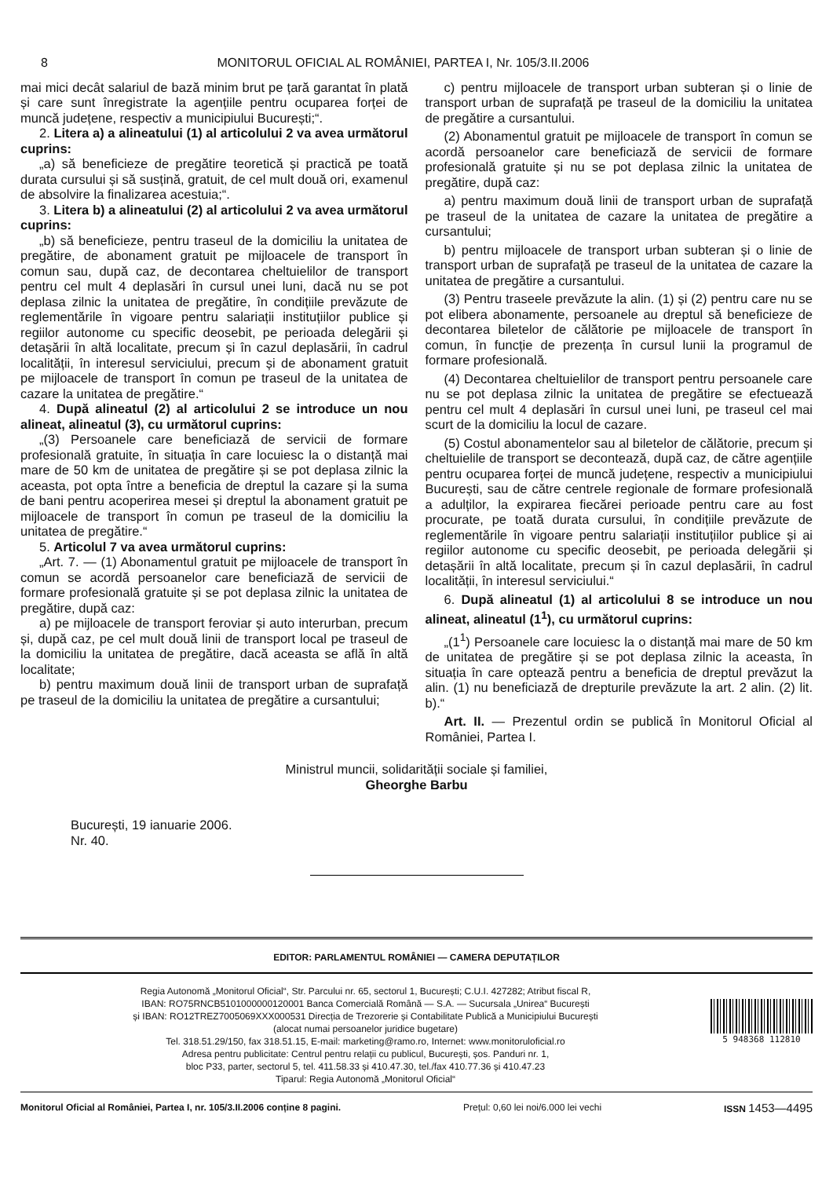8 MONITORUL OFICIAL AL ROMÂNIEI, PARTEA I, Nr. 105/3.II.2006
mai mici decât salariul de bază minim brut pe țară garantat în plată și care sunt înregistrate la agențiile pentru ocuparea forței de muncă județene, respectiv a municipiului București;“.
2. Litera a) a alineatului (1) al articolului 2 va avea următorul cuprins:
„a) să beneficieze de pregătire teoretică și practică pe toată durata cursului și să susțină, gratuit, de cel mult două ori, examenul de absolvire la finalizarea acestuia;“.
3. Litera b) a alineatului (2) al articolului 2 va avea următorul cuprins:
„b) să beneficieze, pentru traseul de la domiciliu la unitatea de pregătire, de abonament gratuit pe mijloacele de transport în comun sau, după caz, de decontarea cheltuielilor de transport pentru cel mult 4 deplasări în cursul unei luni, dacă nu se pot deplasa zilnic la unitatea de pregătire, în condițiile prevăzute de reglementările în vigoare pentru salariații instituțiilor publice și regiilor autonome cu specific deosebit, pe perioada delegării și detașării în altă localitate, precum și în cazul deplasării, în cadrul localității, în interesul serviciului, precum și de abonament gratuit pe mijloacele de transport în comun pe traseul de la unitatea de cazare la unitatea de pregătire.“
4. După alineatul (2) al articolului 2 se introduce un nou alineat, alineatul (3), cu următorul cuprins:
„(3) Persoanele care beneficiază de servicii de formare profesională gratuite, în situația în care locuiesc la o distanță mai mare de 50 km de unitatea de pregătire și se pot deplasa zilnic la aceasta, pot opta între a beneficia de dreptul la cazare și la suma de bani pentru acoperirea mesei și dreptul la abonament gratuit pe mijloacele de transport în comun pe traseul de la domiciliu la unitatea de pregătire.“
5. Articolul 7 va avea următorul cuprins:
„Art. 7. — (1) Abonamentul gratuit pe mijloacele de transport în comun se acordă persoanelor care beneficiază de servicii de formare profesională gratuite și se pot deplasa zilnic la unitatea de pregătire, după caz:
a) pe mijloacele de transport feroviar și auto interurban, precum și, după caz, pe cel mult două linii de transport local pe traseul de la domiciliu la unitatea de pregătire, dacă aceasta se află în altă localitate;
b) pentru maximum două linii de transport urban de suprafață pe traseul de la domiciliu la unitatea de pregătire a cursantului;
c) pentru mijloacele de transport urban subteran și o linie de transport urban de suprafață pe traseul de la domiciliu la unitatea de pregătire a cursantului.
(2) Abonamentul gratuit pe mijloacele de transport în comun se acordă persoanelor care beneficiază de servicii de formare profesională gratuite și nu se pot deplasa zilnic la unitatea de pregătire, după caz:
a) pentru maximum două linii de transport urban de suprafață pe traseul de la unitatea de cazare la unitatea de pregătire a cursantului;
b) pentru mijloacele de transport urban subteran și o linie de transport urban de suprafață pe traseul de la unitatea de cazare la unitatea de pregătire a cursantului.
(3) Pentru traseele prevăzute la alin. (1) și (2) pentru care nu se pot elibera abonamente, persoanele au dreptul să beneficieze de decontarea biletelor de călătorie pe mijloacele de transport în comun, în funcție de prezența în cursul lunii la programul de formare profesională.
(4) Decontarea cheltuielilor de transport pentru persoanele care nu se pot deplasa zilnic la unitatea de pregătire se efectuează pentru cel mult 4 deplasări în cursul unei luni, pe traseul cel mai scurt de la domiciliu la locul de cazare.
(5) Costul abonamentelor sau al biletelor de călătorie, precum și cheltuielile de transport se decontează, după caz, de către agențiile pentru ocuparea forței de muncă județene, respectiv a municipiului București, sau de către centrele regionale de formare profesională a adulților, la expirarea fiecărei perioade pentru care au fost procurate, pe toată durata cursului, în condițiile prevăzute de reglementările în vigoare pentru salariații instituțiilor publice și ai regiilor autonome cu specific deosebit, pe perioada delegării și detașării în altă localitate, precum și în cazul deplasării, în cadrul localității, în interesul serviciului.“
6. După alineatul (1) al articolului 8 se introduce un nou alineat, alineatul (1<sup>1</sup>), cu următorul cuprins:
„(1<sup>1</sup>) Persoanele care locuiesc la o distanță mai mare de 50 km de unitatea de pregătire și se pot deplasa zilnic la aceasta, în situația în care optează pentru a beneficia de dreptul prevăzut la alin. (1) nu beneficiază de drepturile prevăzute la art. 2 alin. (2) lit. b).“
Art. II. — Prezentul ordin se publică în Monitorul Oficial al României, Partea I.
Ministrul muncii, solidarității sociale și familiei,
Gheorghe Barbu
București, 19 ianuarie 2006.
Nr. 40.
EDITOR: PARLAMENTUL ROMÂNIEI — CAMERA DEPUTAȚILOR
Regia Autonomă „Monitorul Oficial“, Str. Parcului nr. 65, sectorul 1, București; C.U.I. 427282; Atribut fiscal R,
IBAN: RO75RNCB5101000000120001 Banca Comercială Română — S.A. — Sucursala „Unirea“ București
și IBAN: RO12TREZ7005069XXX000531 Direcția de Trezorerie și Contabilitate Publică a Municipiului București
(alocat numai persoanelor juridice bugetare)
Tel. 318.51.29/150, fax 318.51.15, E-mail: marketing@ramo.ro, Internet: www.monitoruloficial.ro
Adresa pentru publicitate: Centrul pentru relații cu publicul, București, șos. Panduri nr. 1,
bloc P33, parter, sectorul 5, tel. 411.58.33 și 410.47.30, tel./fax 410.77.36 și 410.47.23
Tiparul: Regia Autonomă „Monitorul Oficial“
5 948368 112810
Monitorul Oficial al României, Partea I, nr. 105/3.II.2006 conține 8 pagini. Prețul: 0,60 lei noi/6.000 lei vechi ISSN 1453—4495